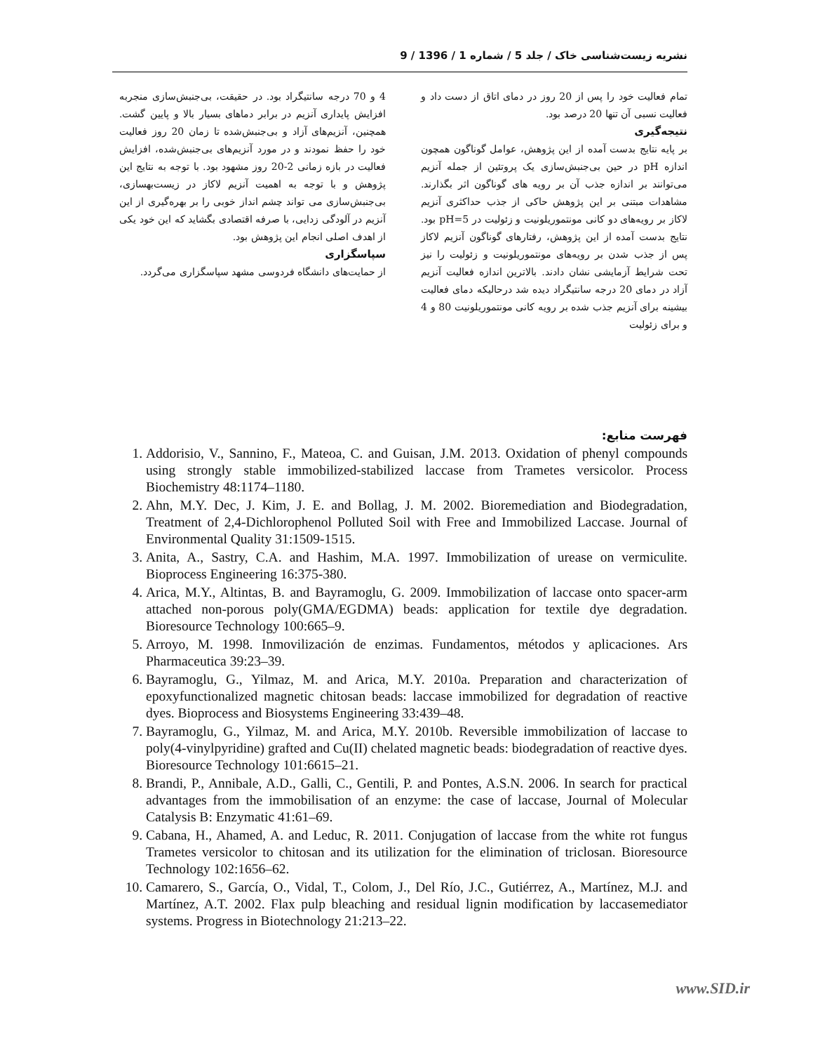نشریه زیست‌شناسی خاک / جلد 5 / شماره 1 / 1396 / 9
تمام فعالیت خود را پس از 20 روز در دمای اتاق از دست داد و فعالیت نسبی آن تنها 20 درصد بود.
نتیجه‌گیری
بر پایه نتایج بدست آمده از این پژوهش، عوامل گوناگون همچون اندازه pH در حین بی‌جنبش‌سازی یک پروتئین از جمله آنزیم می‌توانند بر اندازه جذب آن بر رویه های گوناگون اثر بگذارند. مشاهدات مبتنی بر این پژوهش حاکی از جذب حداکثری آنزیم لاکاز بر رویه‌های دو کانی مونتموریلونیت و زئولیت در pH=5 بود. نتایج بدست آمده از این پژوهش، رفتارهای گوناگون آنزیم لاکاز پس از جذب شدن بر رویه‌های مونتموریلونیت و زئولیت را نیز تحت شرایط آزمایشی نشان دادند. بالاترین اندازه فعالیت آنزیم آزاد در دمای 20 درجه سانتیگراد دیده شد درحالیکه دمای فعالیت بیشینه برای آنزیم جذب شده بر رویه کانی مونتموریلونیت 80 و 4 و برای زئولیت
4 و 70 درجه سانتیگراد بود. در حقیقت، بی‌جنبش‌سازی منجربه افزایش پایداری آنزیم در برابر دماهای بسیار بالا و پایین گشت. همچنین، آنزیم‌های آزاد و بی‌جنبش‌شده تا زمان 20 روز فعالیت خود را حفظ نمودند و در مورد آنزیم‌های بی‌جنبش‌شده، افزایش فعالیت در بازه زمانی 2-20 روز مشهود بود. با توجه به نتایج این پژوهش و با توجه به اهمیت آنزیم لاکاز در زیست‌بهسازی، بی‌جنبش‌سازی می تواند چشم انداز خوبی را بر بهره‌گیری از این آنزیم در آلودگی زدایی، با صرفه اقتصادی بگشاید که این خود یکی از اهدف اصلی انجام این پژوهش بود.
سپاسگزاری
از حمایت‌های دانشگاه فردوسی مشهد سپاسگزاری می‌گردد.
فهرست منابع:
1. Addorisio, V., Sannino, F., Mateoa, C. and Guisan, J.M. 2013. Oxidation of phenyl compounds using strongly stable immobilized-stabilized laccase from Trametes versicolor. Process Biochemistry 48:1174–1180.
2. Ahn, M.Y. Dec, J. Kim, J. E. and Bollag, J. M. 2002. Bioremediation and Biodegradation, Treatment of 2,4-Dichlorophenol Polluted Soil with Free and Immobilized Laccase. Journal of Environmental Quality 31:1509-1515.
3. Anita, A., Sastry, C.A. and Hashim, M.A. 1997. Immobilization of urease on vermiculite. Bioprocess Engineering 16:375-380.
4. Arica, M.Y., Altintas, B. and Bayramoglu, G. 2009. Immobilization of laccase onto spacer-arm attached non-porous poly(GMA/EGDMA) beads: application for textile dye degradation. Bioresource Technology 100:665–9.
5. Arroyo, M. 1998. Inmovilización de enzimas. Fundamentos, métodos y aplicaciones. Ars Pharmaceutica 39:23–39.
6. Bayramoglu, G., Yilmaz, M. and Arica, M.Y. 2010a. Preparation and characterization of epoxyfunctionalized magnetic chitosan beads: laccase immobilized for degradation of reactive dyes. Bioprocess and Biosystems Engineering 33:439–48.
7. Bayramoglu, G., Yilmaz, M. and Arica, M.Y. 2010b. Reversible immobilization of laccase to poly(4-vinylpyridine) grafted and Cu(II) chelated magnetic beads: biodegradation of reactive dyes. Bioresource Technology 101:6615–21.
8. Brandi, P., Annibale, A.D., Galli, C., Gentili, P. and Pontes, A.S.N. 2006. In search for practical advantages from the immobilisation of an enzyme: the case of laccase, Journal of Molecular Catalysis B: Enzymatic 41:61–69.
9. Cabana, H., Ahamed, A. and Leduc, R. 2011. Conjugation of laccase from the white rot fungus Trametes versicolor to chitosan and its utilization for the elimination of triclosan. Bioresource Technology 102:1656–62.
10. Camarero, S., García, O., Vidal, T., Colom, J., Del Río, J.C., Gutiérrez, A., Martínez, M.J. and Martínez, A.T. 2002. Flax pulp bleaching and residual lignin modification by laccasemediator systems. Progress in Biotechnology 21:213–22.
www.SID.ir